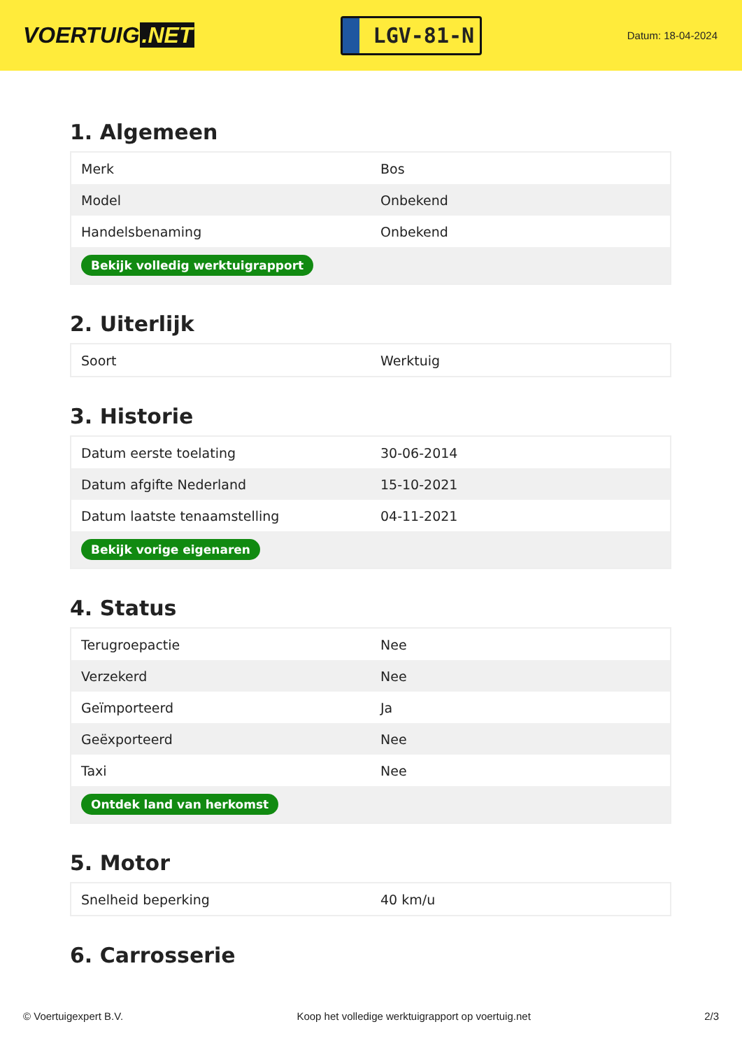VOERTUIG.NET
LGV-81-N
Datum: 18-04-2024
1. Algemeen
| Merk | Bos |
| Model | Onbekend |
| Handelsbenaming | Onbekend |
| Bekijk volledig werktuigrapport | |
2. Uiterlijk
| Soort | Werktuig |
3. Historie
| Datum eerste toelating | 30-06-2014 |
| Datum afgifte Nederland | 15-10-2021 |
| Datum laatste tenaamstelling | 04-11-2021 |
| Bekijk vorige eigenaren | |
4. Status
| Terugroepactie | Nee |
| Verzekerd | Nee |
| Geïmporteerd | Ja |
| Geëxporteerd | Nee |
| Taxi | Nee |
| Ontdek land van herkomst | |
5. Motor
| Snelheid beperking | 40 km/u |
6. Carrosserie
© Voertuigexpert B.V. Koop het volledige werktuigrapport op voertuig.net 2/3